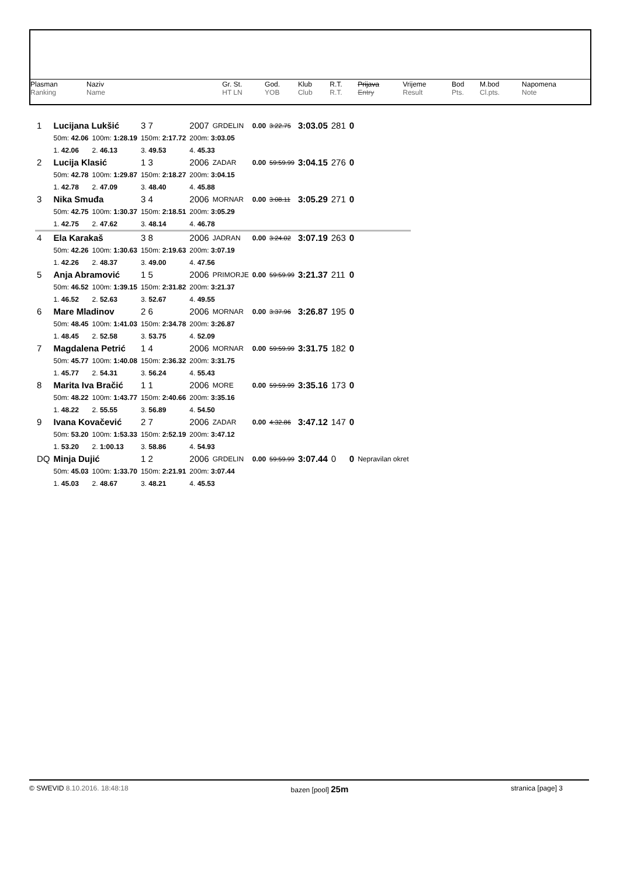| Plasman Ranking | Naziv Name | | Gr. St. HT LN | God. YOB | Klub Club | R.T. R.T. | Prijava Entry | Vrijeme Result | Bod Pts. | M.bod Cl.pts. | Napomena Note |
| 1 | Lucijana Lukšić | | | 3 7 | 2007 | GRDELIN | 0.00 | 3:22.75 | 3:03.05 | 281 | 0 | |
| | 50m: 42.06 | 100m: 1:28.19 | 150m: 2:17.72 | | 200m: 3:03.05 | | | | | | | |
| | 1. 42.06 | 2. 46.13 | 3. 49.53 | | 4. 45.33 | | | | | | | |
| 2 | Lucija Klasić | | | 1 3 | 2006 | ZADAR | 0.00 | 59:59.99 | 3:04.15 | 276 | 0 | |
| | 50m: 42.78 | 100m: 1:29.87 | 150m: 2:18.27 | | 200m: 3:04.15 | | | | | | | |
| | 1. 42.78 | 2. 47.09 | 3. 48.40 | | 4. 45.88 | | | | | | | |
| 3 | Nika Smuđa | | | 3 4 | 2006 | MORNAR | 0.00 | 3:08.11 | 3:05.29 | 271 | 0 | |
| | 50m: 42.75 | 100m: 1:30.37 | 150m: 2:18.51 | | 200m: 3:05.29 | | | | | | | |
| | 1. 42.75 | 2. 47.62 | 3. 48.14 | | 4. 46.78 | | | | | | | |
| 4 | Ela Karakaš | | | 3 8 | 2006 | JADRAN | 0.00 | 3:24.02 | 3:07.19 | 263 | 0 | |
| | 50m: 42.26 | 100m: 1:30.63 | 150m: 2:19.63 | | 200m: 3:07.19 | | | | | | | |
| | 1. 42.26 | 2. 48.37 | 3. 49.00 | | 4. 47.56 | | | | | | | |
| 5 | Anja Abramović | | | 1 5 | 2006 | PRIMORJE | 0.00 | 59:59.99 | 3:21.37 | 211 | 0 | |
| | 50m: 46.52 | 100m: 1:39.15 | 150m: 2:31.82 | | 200m: 3:21.37 | | | | | | | |
| | 1. 46.52 | 2. 52.63 | 3. 52.67 | | 4. 49.55 | | | | | | | |
| 6 | Mare Mladinov | | | 2 6 | 2006 | MORNAR | 0.00 | 3:37.96 | 3:26.87 | 195 | 0 | |
| | 50m: 48.45 | 100m: 1:41.03 | 150m: 2:34.78 | | 200m: 3:26.87 | | | | | | | |
| | 1. 48.45 | 2. 52.58 | 3. 53.75 | | 4. 52.09 | | | | | | | |
| 7 | Magdalena Petrić | | | 1 4 | 2006 | MORNAR | 0.00 | 59:59.99 | 3:31.75 | 182 | 0 | |
| | 50m: 45.77 | 100m: 1:40.08 | 150m: 2:36.32 | | 200m: 3:31.75 | | | | | | | |
| | 1. 45.77 | 2. 54.31 | 3. 56.24 | | 4. 55.43 | | | | | | | |
| 8 | Marita Iva Bračić | | | 1 1 | 2006 | MORE | 0.00 | 59:59.99 | 3:35.16 | 173 | 0 | |
| | 50m: 48.22 | 100m: 1:43.77 | 150m: 2:40.66 | | 200m: 3:35.16 | | | | | | | |
| | 1. 48.22 | 2. 55.55 | 3. 56.89 | | 4. 54.50 | | | | | | | |
| 9 | Ivana Kovačević | | | 2 7 | 2006 | ZADAR | 0.00 | 4:32.86 | 3:47.12 | 147 | 0 | |
| | 50m: 53.20 | 100m: 1:53.33 | 150m: 2:52.19 | | 200m: 3:47.12 | | | | | | | |
| | 1. 53.20 | 2. 1:00.13 | 3. 58.86 | | 4. 54.93 | | | | | | | |
| DQ | Minja Dujić | | | 1 2 | 2006 | GRDELIN | 0.00 | 59:59.99 | 3:07.44 | 0 | 0 | Nepravilan okret |
| | 50m: 45.03 | 100m: 1:33.70 | 150m: 2:21.91 | | 200m: 3:07.44 | | | | | | | |
| | 1. 45.03 | 2. 48.67 | 3. 48.21 | | 4. 45.53 | | | | | | | |
© SWEVID 8.10.2016. 18:48:18 bazen [pool] 25m stranica [page] 3